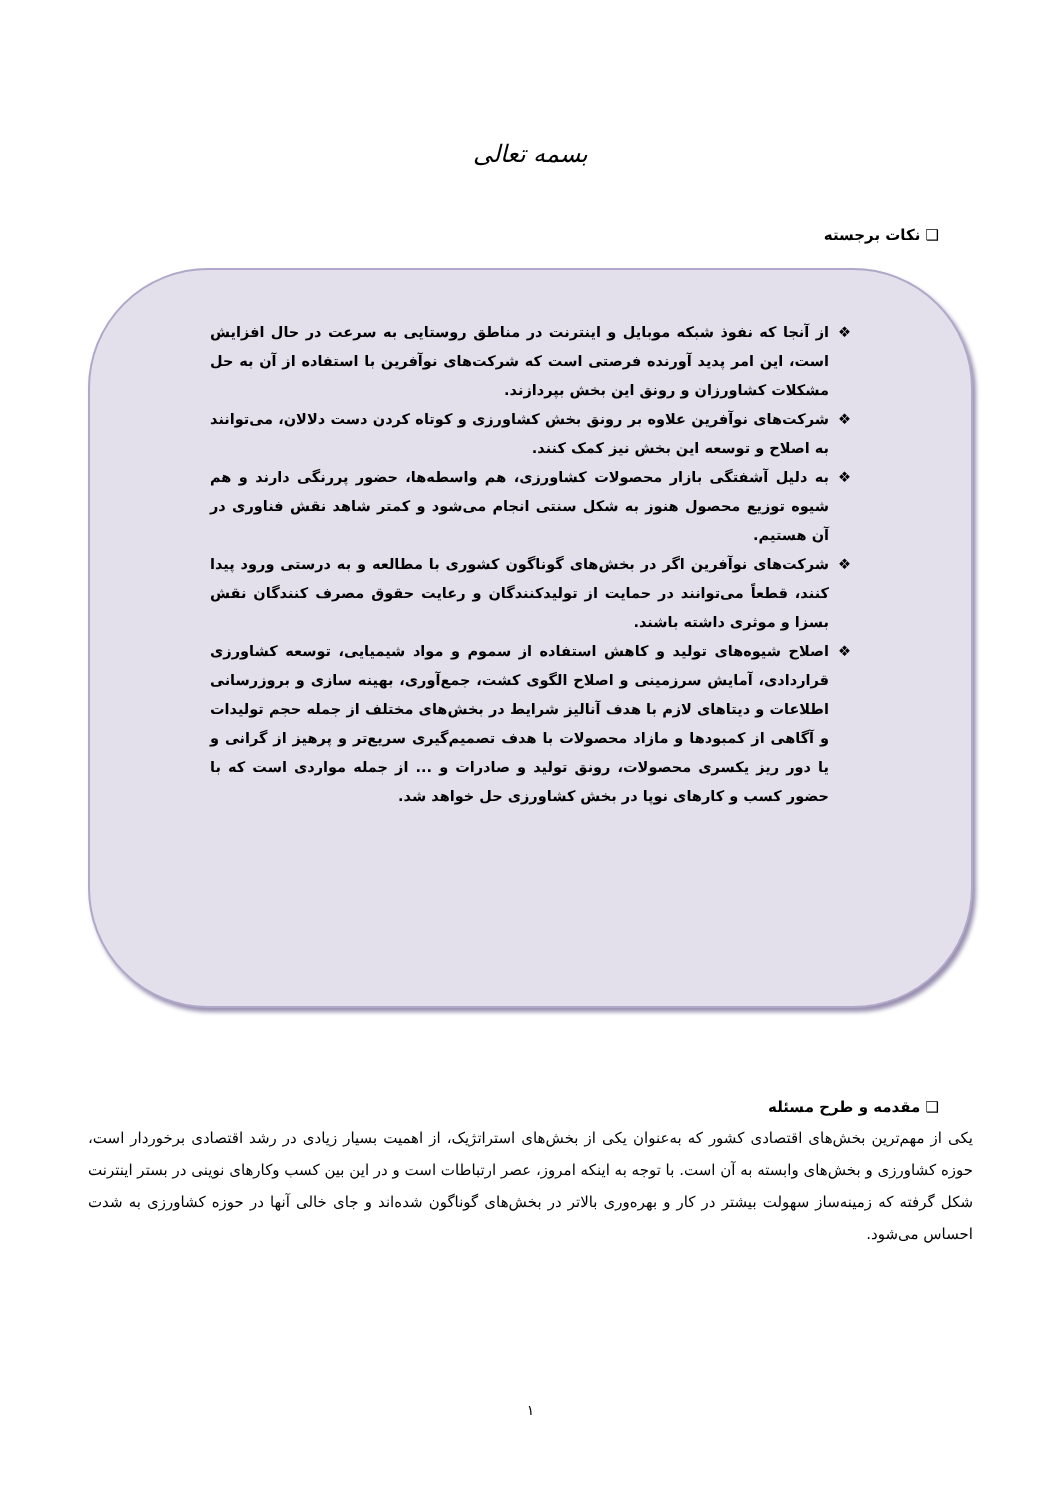بسمه تعالی
❑ نکات برجسته
❖ از آنجا که نفوذ شبکه موبایل و اینترنت در مناطق روستایی به سرعت در حال افزایش است، این امر پدید آورنده فرصتی است که شرکت‌های نوآفرین با استفاده از آن به حل مشکلات کشاورزان و رونق این بخش بپردازند.
❖ شرکت‌های نوآفرین علاوه بر رونق بخش کشاورزی و کوتاه کردن دست دلالان، می‌توانند به اصلاح و توسعه این بخش نیز کمک کنند.
❖ به دلیل آشفتگی بازار محصولات کشاورزی، هم واسطه‌ها، حضور پررنگی دارند و هم شیوه توزیع محصول هنوز به شکل سنتی انجام می‌شود و کمتر شاهد نقش فناوری در آن هستیم.
❖ شرکت‌های نوآفرین اگر در بخش‌های گوناگون کشوری با مطالعه و به درستی ورود پیدا کنند، قطعاً می‌توانند در حمایت از تولیدکنندگان و رعایت حقوق مصرف کنندگان نقش بسزا و موثری داشته باشند.
❖ اصلاح شیوه‌های تولید و کاهش استفاده از سموم و مواد شیمیایی، توسعه کشاورزی قراردادی، آمایش سرزمینی و اصلاح الگوی کشت، جمع‌آوری، بهینه سازی و بروزرسانی اطلاعات و دیتاهای لازم با هدف آنالیز شرایط در بخش‌های مختلف از جمله حجم تولیدات و آگاهی از کمبودها و مازاد محصولات با هدف تصمیم‌گیری سریع‌تر و پرهیز از گرانی و یا دور ریز یکسری محصولات، رونق تولید و صادرات و ... از جمله مواردی است که با حضور کسب و کارهای نوپا در بخش کشاورزی حل خواهد شد.
❑ مقدمه و طرح مسئله
یکی از مهم‌ترین بخش‌های اقتصادی کشور که به‌عنوان یکی از بخش‌های استراتژیک، از اهمیت بسیار زیادی در رشد اقتصادی برخوردار است، حوزه کشاورزی و بخش‌های وابسته به آن است. با توجه به اینکه امروز، عصر ارتباطات است و در این بین کسب وکارهای نوینی در بستر اینترنت شکل گرفته که زمینه‌ساز سهولت بیشتر در کار و بهره‌وری بالاتر در بخش‌های گوناگون شده‌اند و جای خالی آنها در حوزه کشاورزی به شدت احساس می‌شود.
۱